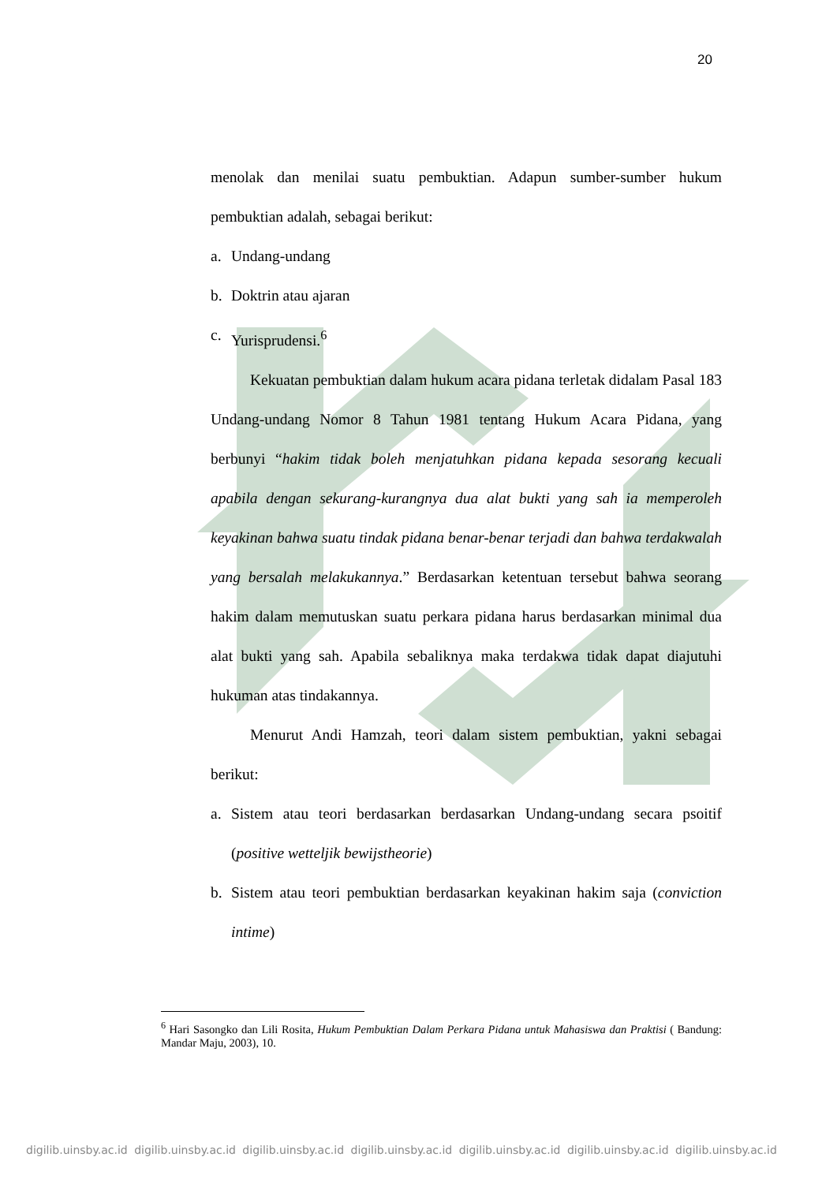20
menolak dan menilai suatu pembuktian. Adapun sumber-sumber hukum pembuktian adalah, sebagai berikut:
a. Undang-undang
b. Doktrin atau ajaran
c. Yurisprudensi.<sup>6</sup>
Kekuatan pembuktian dalam hukum acara pidana terletak didalam Pasal 183 Undang-undang Nomor 8 Tahun 1981 tentang Hukum Acara Pidana, yang berbunyi “hakim tidak boleh menjatuhkan pidana kepada sesorang kecuali apabila dengan sekurang-kurangnya dua alat bukti yang sah ia memperoleh keyakinan bahwa suatu tindak pidana benar-benar terjadi dan bahwa terdakwalah yang bersalah melakukannya.” Berdasarkan ketentuan tersebut bahwa seorang hakim dalam memutuskan suatu perkara pidana harus berdasarkan minimal dua alat bukti yang sah. Apabila sebaliknya maka terdakwa tidak dapat diajutuhi hukuman atas tindakannya.
Menurut Andi Hamzah, teori dalam sistem pembuktian, yakni sebagai berikut:
a. Sistem atau teori berdasarkan berdasarkan Undang-undang secara psoitif (positive wetteljik bewijstheorie)
b. Sistem atau teori pembuktian berdasarkan keyakinan hakim saja (conviction intime)
<sup>6</sup> Hari Sasongko dan Lili Rosita, Hukum Pembuktian Dalam Perkara Pidana untuk Mahasiswa dan Praktisi ( Bandung: Mandar Maju, 2003), 10.
digilib.uinsby.ac.id digilib.uinsby.ac.id digilib.uinsby.ac.id digilib.uinsby.ac.id digilib.uinsby.ac.id digilib.uinsby.ac.id digilib.uinsby.ac.id